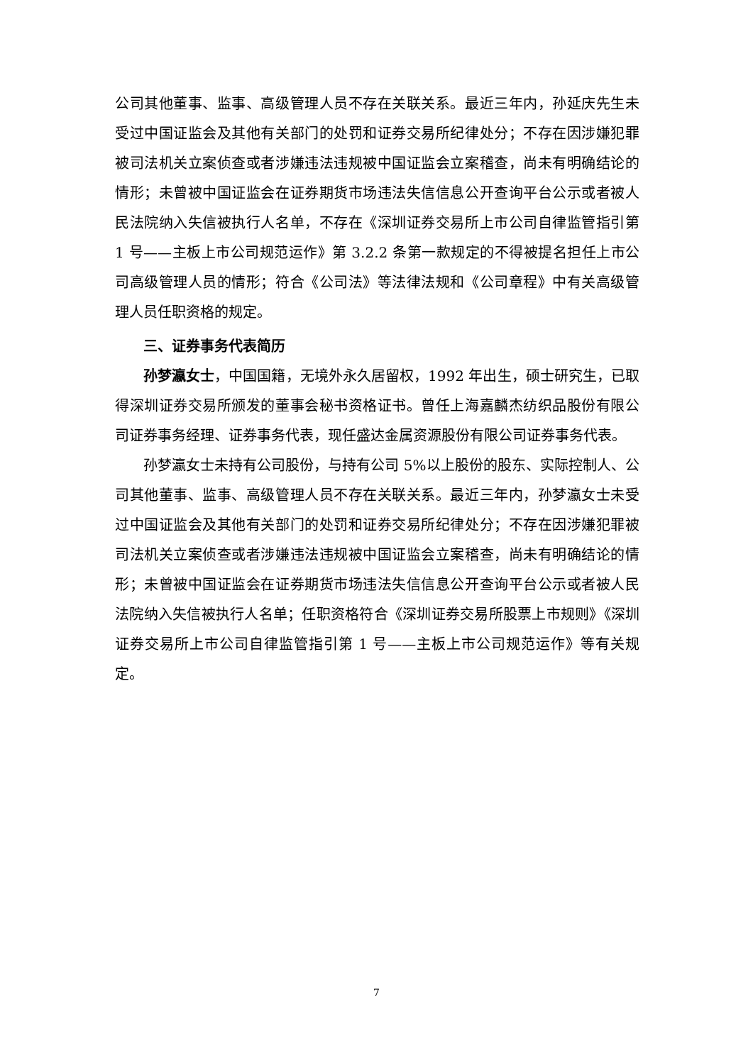公司其他董事、监事、高级管理人员不存在关联关系。最近三年内，孙延庆先生未受过中国证监会及其他有关部门的处罚和证券交易所纪律处分；不存在因涉嫌犯罪被司法机关立案侦查或者涉嫌违法违规被中国证监会立案稽查，尚未有明确结论的情形；未曾被中国证监会在证券期货市场违法失信信息公开查询平台公示或者被人民法院纳入失信被执行人名单，不存在《深圳证券交易所上市公司自律监管指引第 1 号——主板上市公司规范运作》第 3.2.2 条第一款规定的不得被提名担任上市公司高级管理人员的情形；符合《公司法》等法律法规和《公司章程》中有关高级管理人员任职资格的规定。
三、证券事务代表简历
孙梦瀛女士，中国国籍，无境外永久居留权，1992 年出生，硕士研究生，已取得深圳证券交易所颁发的董事会秘书资格证书。曾任上海嘉麟杰纺织品股份有限公司证券事务经理、证券事务代表，现任盛达金属资源股份有限公司证券事务代表。
孙梦瀛女士未持有公司股份，与持有公司 5%以上股份的股东、实际控制人、公司其他董事、监事、高级管理人员不存在关联关系。最近三年内，孙梦瀛女士未受过中国证监会及其他有关部门的处罚和证券交易所纪律处分；不存在因涉嫌犯罪被司法机关立案侦查或者涉嫌违法违规被中国证监会立案稽查，尚未有明确结论的情形；未曾被中国证监会在证券期货市场违法失信信息公开查询平台公示或者被人民法院纳入失信被执行人名单；任职资格符合《深圳证券交易所股票上市规则》《深圳证券交易所上市公司自律监管指引第 1 号——主板上市公司规范运作》等有关规定。
7